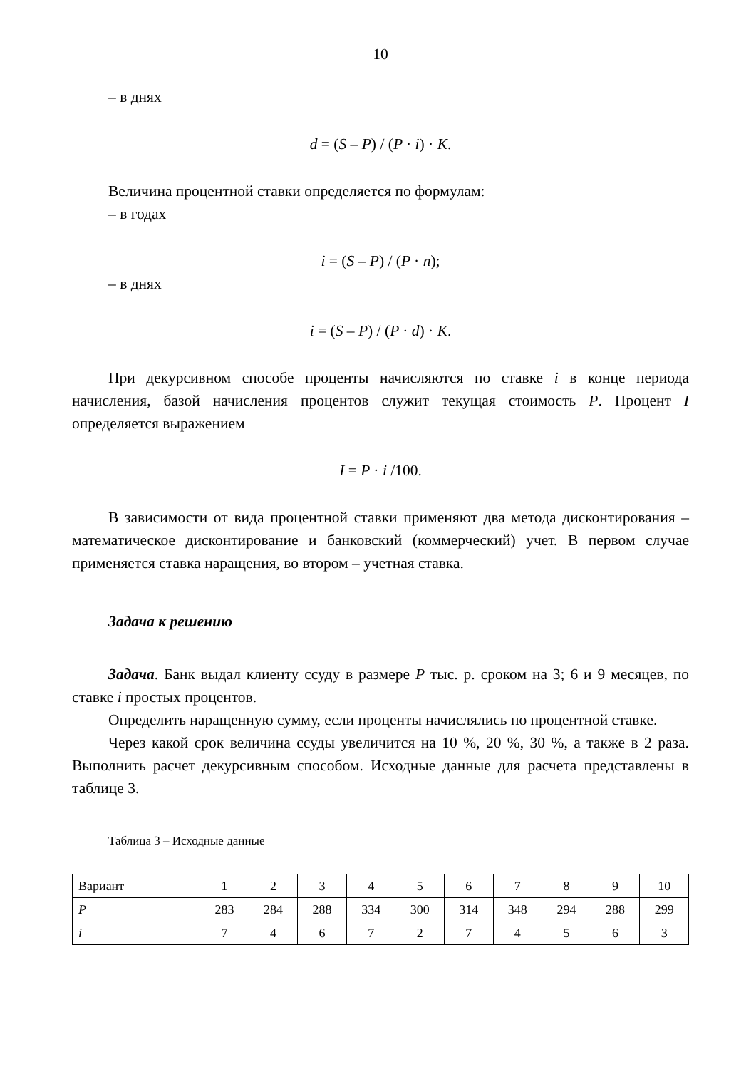10
– в днях
d = (S – P) / (P · i) · K.
Величина процентной ставки определяется по формулам:
– в годах
i = (S – P) / (P · n);
– в днях
i = (S – P) / (P · d) · K.
При декурсивном способе проценты начисляются по ставке i в конце периода начисления, базой начисления процентов служит текущая стоимость P. Процент I определяется выражением
I = P · i /100.
В зависимости от вида процентной ставки применяют два метода дисконтирования – математическое дисконтирование и банковский (коммерческий) учет. В первом случае применяется ставка наращения, во втором – учетная ставка.
Задача к решению
Задача. Банк выдал клиенту ссуду в размере P тыс. р. сроком на 3; 6 и 9 месяцев, по ставке i простых процентов.
Определить наращенную сумму, если проценты начислялись по процентной ставке.
Через какой срок величина ссуды увеличится на 10 %, 20 %, 30 %, а также в 2 раза. Выполнить расчет декурсивным способом. Исходные данные для расчета представлены в таблице 3.
Таблица 3 – Исходные данные
| Вариант | 1 | 2 | 3 | 4 | 5 | 6 | 7 | 8 | 9 | 10 |
| P | 283 | 284 | 288 | 334 | 300 | 314 | 348 | 294 | 288 | 299 |
| i | 7 | 4 | 6 | 7 | 2 | 7 | 4 | 5 | 6 | 3 |